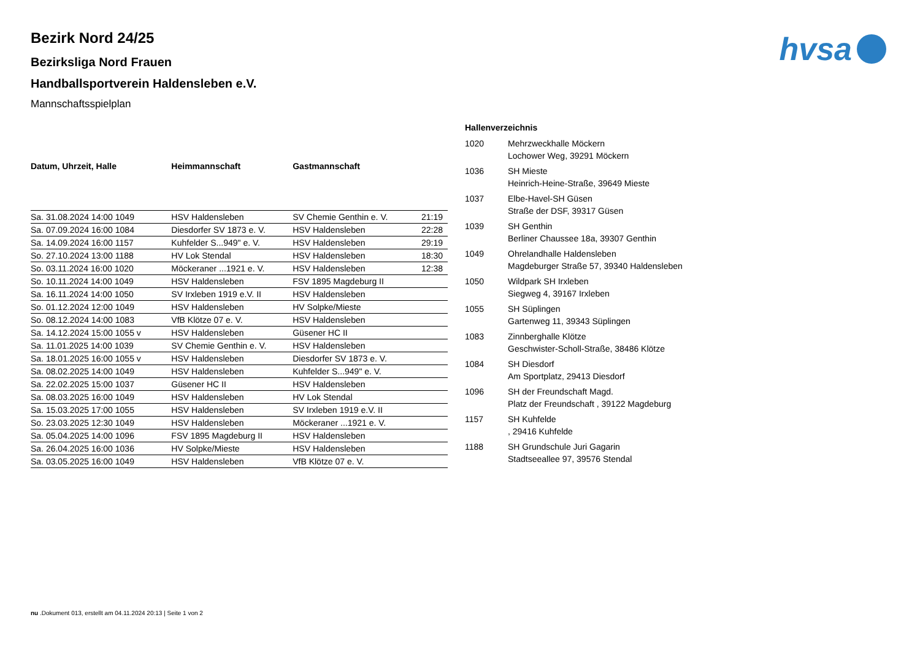hvsa
Bezirk Nord 24/25
Bezirksliga Nord Frauen
Handballsportverein Haldensleben e.V.
Mannschaftsspielplan
| Datum, Uhrzeit, Halle | Heimmannschaft | Gastmannschaft | |
| --- | --- | --- | --- |
| Sa. 31.08.2024 14:00 1049 | HSV Haldensleben | SV Chemie Genthin e. V. | 21:19 |
| Sa. 07.09.2024 16:00 1084 | Diesdorfer SV 1873 e. V. | HSV Haldensleben | 22:28 |
| Sa. 14.09.2024 16:00 1157 | Kuhfelder S...949" e. V. | HSV Haldensleben | 29:19 |
| So. 27.10.2024 13:00 1188 | HV Lok Stendal | HSV Haldensleben | 18:30 |
| So. 03.11.2024 16:00 1020 | Möckeraner ...1921 e. V. | HSV Haldensleben | 12:38 |
| So. 10.11.2024 14:00 1049 | HSV Haldensleben | FSV 1895 Magdeburg II | |
| Sa. 16.11.2024 14:00 1050 | SV Irxleben 1919 e.V. II | HSV Haldensleben | |
| So. 01.12.2024 12:00 1049 | HSV Haldensleben | HV Solpke/Mieste | |
| So. 08.12.2024 14:00 1083 | VfB Klötze 07 e. V. | HSV Haldensleben | |
| Sa. 14.12.2024 15:00 1055 v | HSV Haldensleben | Güsener HC II | |
| Sa. 11.01.2025 14:00 1039 | SV Chemie Genthin e. V. | HSV Haldensleben | |
| Sa. 18.01.2025 16:00 1055 v | HSV Haldensleben | Diesdorfer SV 1873 e. V. | |
| Sa. 08.02.2025 14:00 1049 | HSV Haldensleben | Kuhfelder S...949" e. V. | |
| Sa. 22.02.2025 15:00 1037 | Güsener HC II | HSV Haldensleben | |
| Sa. 08.03.2025 16:00 1049 | HSV Haldensleben | HV Lok Stendal | |
| Sa. 15.03.2025 17:00 1055 | HSV Haldensleben | SV Irxleben 1919 e.V. II | |
| So. 23.03.2025 12:30 1049 | HSV Haldensleben | Möckeraner ...1921 e. V. | |
| Sa. 05.04.2025 14:00 1096 | FSV 1895 Magdeburg II | HSV Haldensleben | |
| Sa. 26.04.2025 16:00 1036 | HV Solpke/Mieste | HSV Haldensleben | |
| Sa. 03.05.2025 16:00 1049 | HSV Haldensleben | VfB Klötze 07 e. V. | |
Hallenverzeichnis
| 1020 | Mehrzweckhalle Möckern Lochower Weg, 39291 Möckern |
| 1036 | SH Mieste Heinrich-Heine-Straße, 39649 Mieste |
| 1037 | Elbe-Havel-SH Güsen Straße der DSF, 39317 Güsen |
| 1039 | SH Genthin Berliner Chaussee 18a, 39307 Genthin |
| 1049 | Ohrelandhalle Haldensleben Magdeburger Straße 57, 39340 Haldensleben |
| 1050 | Wildpark SH Irxleben Siegweg 4, 39167 Irxleben |
| 1055 | SH Süplingen Gartenweg 11, 39343 Süplingen |
| 1083 | Zinnberghalle Klötze Geschwister-Scholl-Straße, 38486 Klötze |
| 1084 | SH Diesdorf Am Sportplatz, 29413 Diesdorf |
| 1096 | SH der Freundschaft Magd. Platz der Freundschaft , 39122 Magdeburg |
| 1157 | SH Kuhfelde , 29416 Kuhfelde |
| 1188 | SH Grundschule Juri Gagarin Stadtseeallee 97, 39576 Stendal |
nu .Dokument 013, erstellt am 04.11.2024 20:13 | Seite 1 von 2